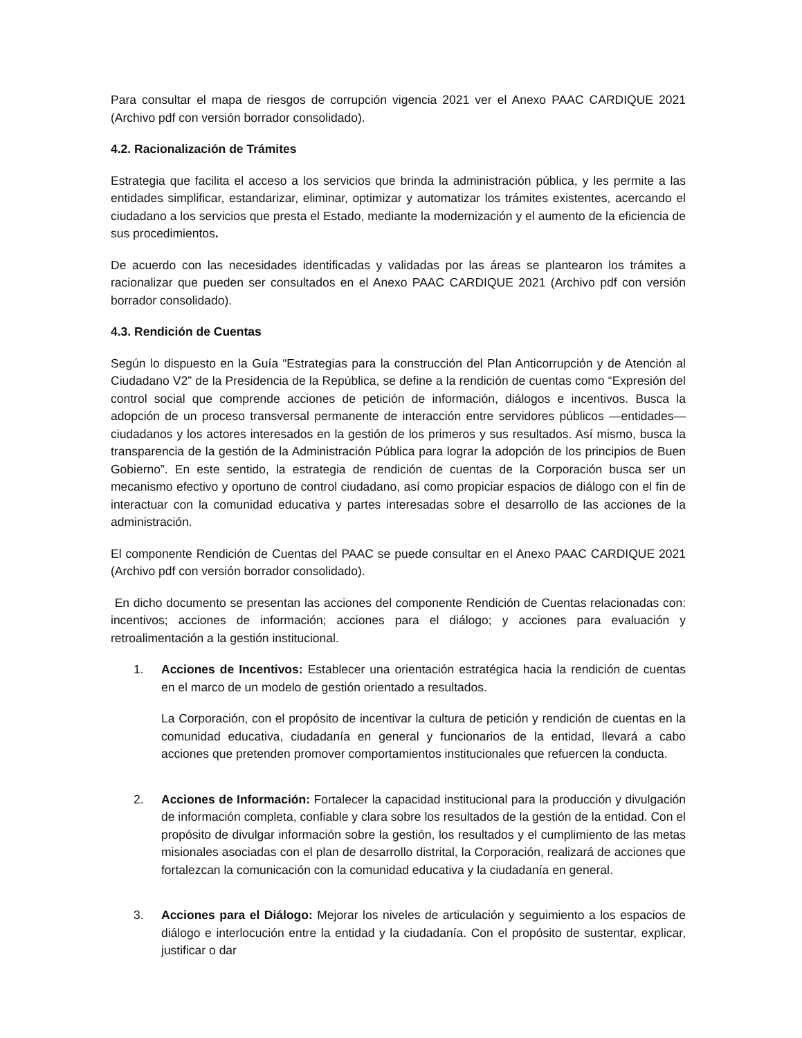Para consultar el mapa de riesgos de corrupción vigencia 2021 ver el Anexo PAAC CARDIQUE 2021 (Archivo pdf con versión borrador consolidado).
4.2. Racionalización de Trámites
Estrategia que facilita el acceso a los servicios que brinda la administración pública, y les permite a las entidades simplificar, estandarizar, eliminar, optimizar y automatizar los trámites existentes, acercando el ciudadano a los servicios que presta el Estado, mediante la modernización y el aumento de la eficiencia de sus procedimientos.
De acuerdo con las necesidades identificadas y validadas por las áreas se plantearon los trámites a racionalizar que pueden ser consultados en el Anexo PAAC CARDIQUE 2021 (Archivo pdf con versión borrador consolidado).
4.3. Rendición de Cuentas
Según lo dispuesto en la Guía “Estrategias para la construcción del Plan Anticorrupción y de Atención al Ciudadano V2” de la Presidencia de la República, se define a la rendición de cuentas como “Expresión del control social que comprende acciones de petición de información, diálogos e incentivos. Busca la adopción de un proceso transversal permanente de interacción entre servidores públicos —entidades— ciudadanos y los actores interesados en la gestión de los primeros y sus resultados. Así mismo, busca la transparencia de la gestión de la Administración Pública para lograr la adopción de los principios de Buen Gobierno”. En este sentido, la estrategia de rendición de cuentas de la Corporación busca ser un mecanismo efectivo y oportuno de control ciudadano, así como propiciar espacios de diálogo con el fin de interactuar con la comunidad educativa y partes interesadas sobre el desarrollo de las acciones de la administración.
El componente Rendición de Cuentas del PAAC se puede consultar en el Anexo PAAC CARDIQUE 2021 (Archivo pdf con versión borrador consolidado).
En dicho documento se presentan las acciones del componente Rendición de Cuentas relacionadas con: incentivos; acciones de información; acciones para el diálogo; y acciones para evaluación y retroalimentación a la gestión institucional.
1. Acciones de Incentivos: Establecer una orientación estratégica hacia la rendición de cuentas en el marco de un modelo de gestión orientado a resultados.
La Corporación, con el propósito de incentivar la cultura de petición y rendición de cuentas en la comunidad educativa, ciudadanía en general y funcionarios de la entidad, llevará a cabo acciones que pretenden promover comportamientos institucionales que refuercen la conducta.
2. Acciones de Información: Fortalecer la capacidad institucional para la producción y divulgación de información completa, confiable y clara sobre los resultados de la gestión de la entidad. Con el propósito de divulgar información sobre la gestión, los resultados y el cumplimiento de las metas misionales asociadas con el plan de desarrollo distrital, la Corporación, realizará de acciones que fortalezcan la comunicación con la comunidad educativa y la ciudadanía en general.
3. Acciones para el Diálogo: Mejorar los niveles de articulación y seguimiento a los espacios de diálogo e interlocución entre la entidad y la ciudadanía. Con el propósito de sustentar, explicar, justificar o dar